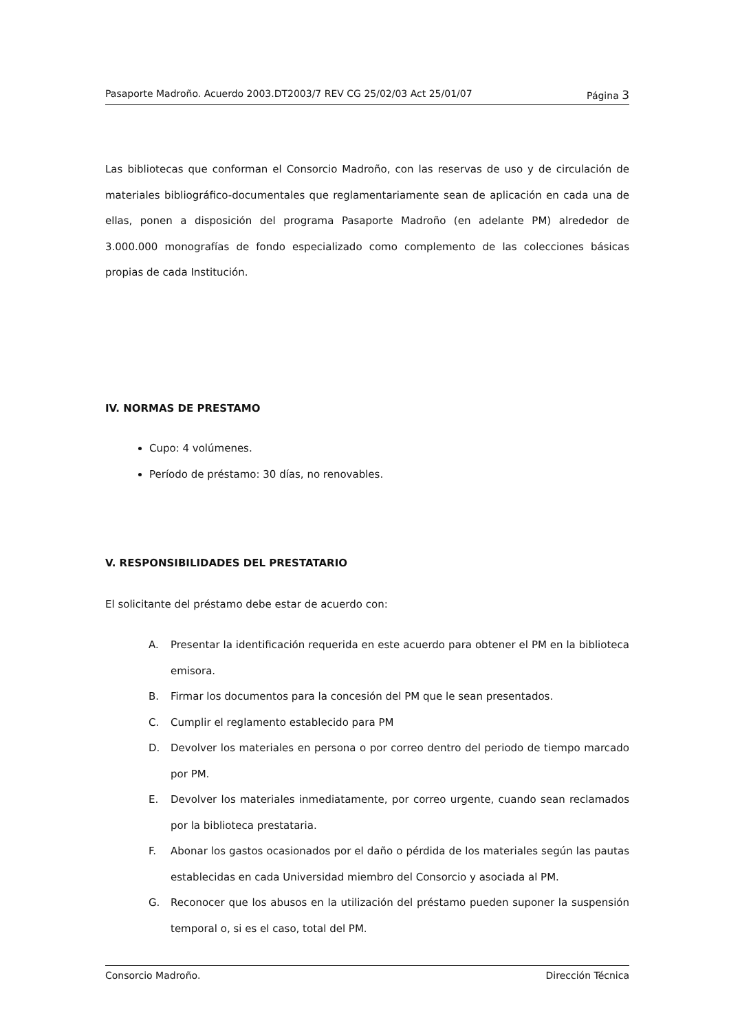Pasaporte Madroño. Acuerdo 2003.DT2003/7 REV CG 25/02/03 Act 25/01/07 Página 3
Las bibliotecas que conforman el Consorcio Madroño, con las reservas de uso y de circulación de materiales bibliográfico-documentales que reglamentariamente sean de aplicación en cada una de ellas, ponen a disposición del programa Pasaporte Madroño (en adelante PM) alrededor de 3.000.000 monografías de fondo especializado como complemento de las colecciones básicas propias de cada Institución.
IV. NORMAS DE PRESTAMO
Cupo: 4 volúmenes.
Período de préstamo: 30 días, no renovables.
V. RESPONSIBILIDADES DEL PRESTATARIO
El solicitante del préstamo debe estar de acuerdo con:
A. Presentar la identificación requerida en este acuerdo para obtener el PM en la biblioteca emisora.
B. Firmar los documentos para la concesión del PM que le sean presentados.
C. Cumplir el reglamento establecido para PM
D. Devolver los materiales en persona o por correo dentro del periodo de tiempo marcado por PM.
E. Devolver los materiales inmediatamente, por correo urgente, cuando sean reclamados por la biblioteca prestataria.
F. Abonar los gastos ocasionados por el daño o pérdida de los materiales según las pautas establecidas en cada Universidad miembro del Consorcio y asociada al PM.
G. Reconocer que los abusos en la utilización del préstamo pueden suponer la suspensión temporal o, si es el caso, total del PM.
Consorcio Madroño. Dirección Técnica